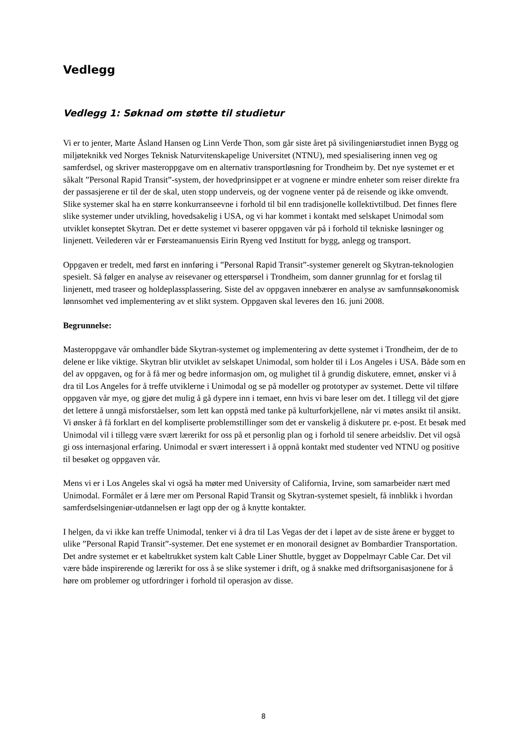Vedlegg
Vedlegg 1: Søknad om støtte til studietur
Vi er to jenter, Marte Åsland Hansen og Linn Verde Thon, som går siste året på sivilingeniørstudiet innen Bygg og miljøteknikk ved Norges Teknisk Naturvitenskapelige Universitet (NTNU), med spesialisering innen veg og samferdsel, og skriver masteroppgave om en alternativ transportløsning for Trondheim by. Det nye systemet er et såkalt ”Personal Rapid Transit”-system, der hovedprinsippet er at vognene er mindre enheter som reiser direkte fra der passasjerene er til der de skal, uten stopp underveis, og der vognene venter på de reisende og ikke omvendt. Slike systemer skal ha en større konkurranseevne i forhold til bil enn tradisjonelle kollektivtilbud. Det finnes flere slike systemer under utvikling, hovedsakelig i USA, og vi har kommet i kontakt med selskapet Unimodal som utviklet konseptet Skytran. Det er dette systemet vi baserer oppgaven vår på i forhold til tekniske løsninger og linjenett. Veilederen vår er Førsteamanuensis Eirin Ryeng ved Institutt for bygg, anlegg og transport.
Oppgaven er tredelt, med først en innføring i ”Personal Rapid Transit”-systemer generelt og Skytran-teknologien spesielt. Så følger en analyse av reisevaner og etterspørsel i Trondheim, som danner grunnlag for et forslag til linjenett, med traseer og holdeplassplassering. Siste del av oppgaven innebærer en analyse av samfunnsøkonomisk lønnsomhet ved implementering av et slikt system. Oppgaven skal leveres den 16. juni 2008.
Begrunnelse:
Masteroppgave vår omhandler både Skytran-systemet og implementering av dette systemet i Trondheim, der de to delene er like viktige. Skytran blir utviklet av selskapet Unimodal, som holder til i Los Angeles i USA. Både som en del av oppgaven, og for å få mer og bedre informasjon om, og mulighet til å grundig diskutere, emnet, ønsker vi å dra til Los Angeles for å treffe utviklerne i Unimodal og se på modeller og prototyper av systemet. Dette vil tilføre oppgaven vår mye, og gjøre det mulig å gå dypere inn i temaet, enn hvis vi bare leser om det. I tillegg vil det gjøre det lettere å unngå misforståelser, som lett kan oppstå med tanke på kulturforkjellene, når vi møtes ansikt til ansikt. Vi ønsker å få forklart en del kompliserte problemstillinger som det er vanskelig å diskutere pr. e-post. Et besøk med Unimodal vil i tillegg være svært lærerikt for oss på et personlig plan og i forhold til senere arbeidsliv. Det vil også gi oss internasjonal erfaring. Unimodal er svært interessert i å oppnå kontakt med studenter ved NTNU og positive til besøket og oppgaven vår.
Mens vi er i Los Angeles skal vi også ha møter med University of California, Irvine, som samarbeider nært med Unimodal. Formålet er å lære mer om Personal Rapid Transit og Skytran-systemet spesielt, få innblikk i hvordan samferdselsingeniør-utdannelsen er lagt opp der og å knytte kontakter.
I helgen, da vi ikke kan treffe Unimodal, tenker vi å dra til Las Vegas der det i løpet av de siste årene er bygget to ulike ”Personal Rapid Transit”-systemer. Det ene systemet er en monorail designet av Bombardier Transportation. Det andre systemet er et kabeltrukket system kalt Cable Liner Shuttle, bygget av Doppelmayr Cable Car. Det vil være både inspirerende og lærerikt for oss å se slike systemer i drift, og å snakke med driftsorganisasjonene for å høre om problemer og utfordringer i forhold til operasjon av disse.
8